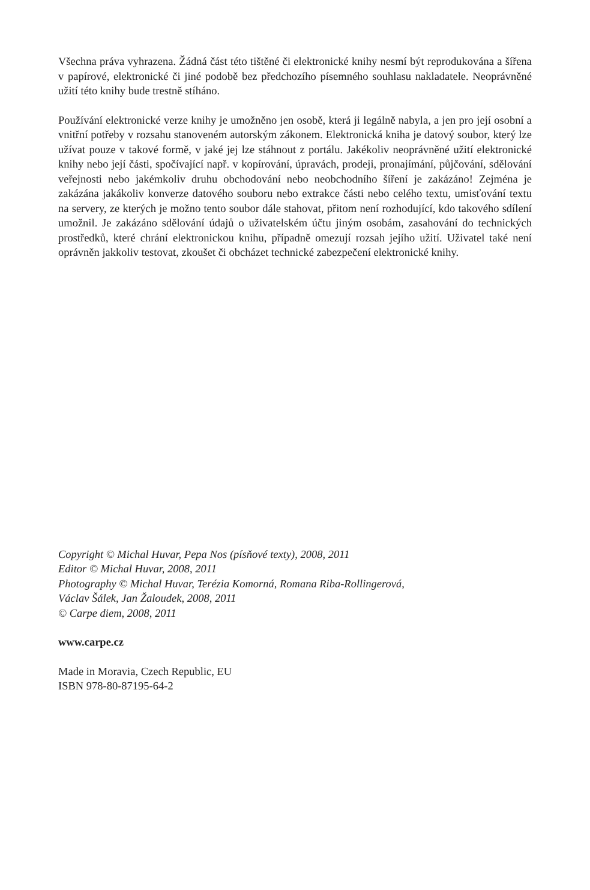Všechna práva vyhrazena. Žádná část této tištěné či elektronické knihy nesmí být reprodukována a šířena v papírové, elektronické či jiné podobě bez předchozího písemného souhlasu nakladatele. Neoprávněné užití této knihy bude trestně stíháno.
Používání elektronické verze knihy je umožněno jen osobě, která ji legálně nabyla, a jen pro její osobní a vnitřní potřeby v rozsahu stanoveném autorským zákonem. Elektronická kniha je datový soubor, který lze užívat pouze v takové formě, v jaké jej lze stáhnout z portálu. Jakékoliv neoprávněné užití elektronické knihy nebo její části, spočívající např. v kopírování, úpravách, prodeji, pronajímání, půjčování, sdělování veřejnosti nebo jakémkoliv druhu obchodování nebo neobchodního šíření je zakázáno! Zejména je zakázána jakákoliv konverze datového souboru nebo extrakce části nebo celého textu, umisťování textu na servery, ze kterých je možno tento soubor dále stahovat, přitom není rozhodující, kdo takového sdílení umožnil. Je zakázáno sdělování údajů o uživatelském účtu jiným osobám, zasahování do technických prostředků, které chrání elektronickou knihu, případně omezují rozsah jejího užití. Uživatel také není oprávněn jakkoliv testovat, zkoušet či obcházet technické zabezpečení elektronické knihy.
Copyright © Michal Huvar, Pepa Nos (písňové texty), 2008, 2011
Editor © Michal Huvar, 2008, 2011
Photography © Michal Huvar, Terézia Komorná, Romana Riba-Rollingerová,
Václav Šálek, Jan Žaloudek, 2008, 2011
© Carpe diem, 2008, 2011
www.carpe.cz
Made in Moravia, Czech Republic, EU
ISBN 978-80-87195-64-2